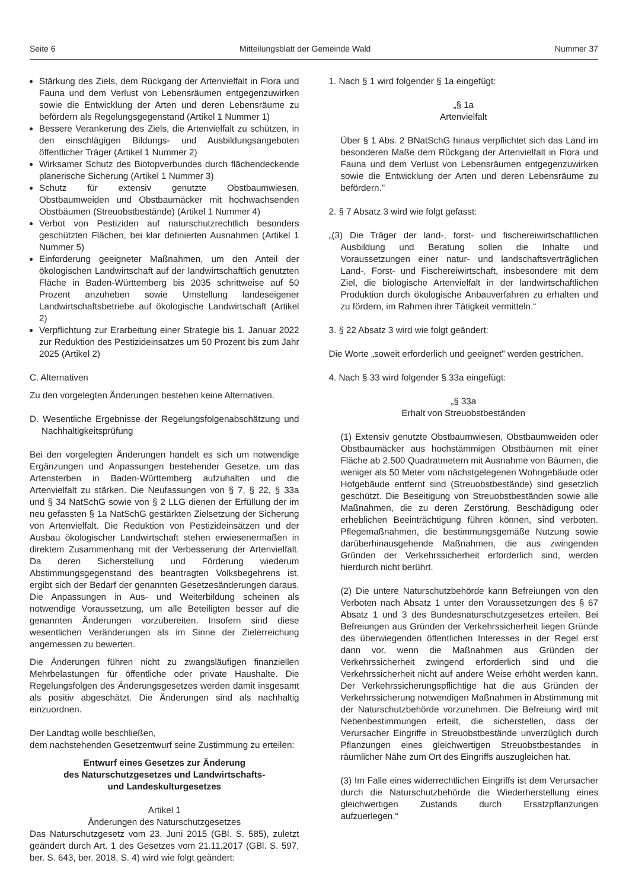Seite 6 Mitteilungsblatt der Gemeinde Wald Nummer 37
Stärkung des Ziels, dem Rückgang der Artenvielfalt in Flora und Fauna und dem Verlust von Lebensräumen entgegenzuwirken sowie die Entwicklung der Arten und deren Lebensräume zu befördern als Regelungsgegenstand (Artikel 1 Nummer 1)
Bessere Verankerung des Ziels, die Artenvielfalt zu schützen, in den einschlägigen Bildungs- und Ausbildungsangeboten öffentlicher Träger (Artikel 1 Nummer 2)
Wirksamer Schutz des Biotopverbundes durch flächendeckende planerische Sicherung (Artikel 1 Nummer 3)
Schutz für extensiv genutzte Obstbaumwiesen, Obstbaumweiden und Obstbaumäcker mit hochwachsenden Obstbäumen (Streuobstbestände) (Artikel 1 Nummer 4)
Verbot von Pestiziden auf naturschutzrechtlich besonders geschützten Flächen, bei klar definierten Ausnahmen (Artikel 1 Nummer 5)
Einforderung geeigneter Maßnahmen, um den Anteil der ökologischen Landwirtschaft auf der landwirtschaftlich genutzten Fläche in Baden-Württemberg bis 2035 schrittweise auf 50 Prozent anzuheben sowie Umstellung landeseigener Landwirtschaftsbetriebe auf ökologische Landwirtschaft (Artikel 2)
Verpflichtung zur Erarbeitung einer Strategie bis 1. Januar 2022 zur Reduktion des Pestizideinsatzes um 50 Prozent bis zum Jahr 2025 (Artikel 2)
C. Alternativen
Zu den vorgelegten Änderungen bestehen keine Alternativen.
D. Wesentliche Ergebnisse der Regelungsfolgenabschätzung und Nachhaltigkeitsprüfung
Bei den vorgelegten Änderungen handelt es sich um notwendige Ergänzungen und Anpassungen bestehender Gesetze, um das Artensterben in Baden-Württemberg aufzuhalten und die Artenvielfalt zu stärken. Die Neufassungen von § 7, § 22, § 33a und § 34 NatSchG sowie von § 2 LLG dienen der Erfüllung der im neu gefassten § 1a NatSchG gestärkten Zielsetzung der Sicherung von Artenvielfalt. Die Reduktion von Pestizideinsätzen und der Ausbau ökologischer Landwirtschaft stehen erwiesenermaßen in direktem Zusammenhang mit der Verbesserung der Artenvielfalt. Da deren Sicherstellung und Förderung wiederum Abstimmungsgegenstand des beantragten Volksbegehrens ist, ergibt sich der Bedarf der genannten Gesetzesänderungen daraus. Die Anpassungen in Aus- und Weiterbildung scheinen als notwendige Voraussetzung, um alle Beteiligten besser auf die genannten Änderungen vorzubereiten. Insofern sind diese wesentlichen Veränderungen als im Sinne der Zielerreichung angemessen zu bewerten.
Die Änderungen führen nicht zu zwangsläufigen finanziellen Mehrbelastungen für öffentliche oder private Haushalte. Die Regelungsfolgen des Änderungsgesetzes werden damit insgesamt als positiv abgeschätzt. Die Änderungen sind als nachhaltig einzuordnen.
Der Landtag wolle beschließen,
dem nachstehenden Gesetzentwurf seine Zustimmung zu erteilen:
Entwurf eines Gesetzes zur Änderung
des Naturschutzgesetzes und Landwirtschafts-
und Landeskulturgesetzes
Artikel 1
Änderungen des Naturschutzgesetzes
Das Naturschutzgesetz vom 23. Juni 2015 (GBl. S. 585), zuletzt geändert durch Art. 1 des Gesetzes vom 21.11.2017 (GBl. S. 597, ber. S. 643, ber. 2018, S. 4) wird wie folgt geändert:
1. Nach § 1 wird folgender § 1a eingefügt:
„§ 1a
Artenvielfalt
Über § 1 Abs. 2 BNatSchG hinaus verpflichtet sich das Land im besonderen Maße dem Rückgang der Artenvielfalt in Flora und Fauna und dem Verlust von Lebensräumen entgegenzuwirken sowie die Entwicklung der Arten und deren Lebensräume zu befördern."
2. § 7 Absatz 3 wird wie folgt gefasst:
„(3) Die Träger der land-, forst- und fischereiwirtschaftlichen Ausbildung und Beratung sollen die Inhalte und Voraussetzungen einer natur- und landschaftsverträglichen Land-, Forst- und Fischereiwirtschaft, insbesondere mit dem Ziel, die biologische Artenvielfalt in der landwirtschaftlichen Produktion durch ökologische Anbauverfahren zu erhalten und zu fördern, im Rahmen ihrer Tätigkeit vermitteln.“
3. § 22 Absatz 3 wird wie folgt geändert:
Die Worte „soweit erforderlich und geeignet" werden gestrichen.
4. Nach § 33 wird folgender § 33a eingefügt:
„§ 33a
Erhalt von Streuobstbeständen
(1) Extensiv genutzte Obstbaumwiesen, Obstbaumweiden oder Obstbaumäcker aus hochstämmigen Obstbäumen mit einer Fläche ab 2.500 Quadratmetern mit Ausnahme von Bäumen, die weniger als 50 Meter vom nächstgelegenen Wohngebäude oder Hofgebäude entfernt sind (Streuobstbestände) sind gesetzlich geschützt. Die Beseitigung von Streuobstbeständen sowie alle Maßnahmen, die zu deren Zerstörung, Beschädigung oder erheblichen Beeinträchtigung führen können, sind verboten. Pflegemaßnahmen, die bestimmungsgemäße Nutzung sowie darüberhinausgehende Maßnahmen, die aus zwingenden Gründen der Verkehrssicherheit erforderlich sind, werden hierdurch nicht berührt.
(2) Die untere Naturschutzbehörde kann Befreiungen von den Verboten nach Absatz 1 unter den Voraussetzungen des § 67 Absatz 1 und 3 des Bundesnaturschutzgesetzes erteilen. Bei Befreiungen aus Gründen der Verkehrssicherheit liegen Gründe des überwiegenden öffentlichen Interesses in der Regel erst dann vor, wenn die Maßnahmen aus Gründen der Verkehrssicherheit zwingend erforderlich sind und die Verkehrssicherheit nicht auf andere Weise erhöht werden kann. Der Verkehrssicherungspflichtige hat die aus Gründen der Verkehrssicherung notwendigen Maßnahmen in Abstimmung mit der Naturschutzbehörde vorzunehmen. Die Befreiung wird mit Nebenbestimmungen erteilt, die sicherstellen, dass der Verursacher Eingriffe in Streuobstbestände unverzüglich durch Pflanzungen eines gleichwertigen Streuobstbestandes in räumlicher Nähe zum Ort des Eingriffs auszugleichen hat.
(3) Im Falle eines widerrechtlichen Eingriffs ist dem Verursacher durch die Naturschutzbehörde die Wiederherstellung eines gleichwertigen Zustands durch Ersatzpflanzungen aufzuerlegen.“